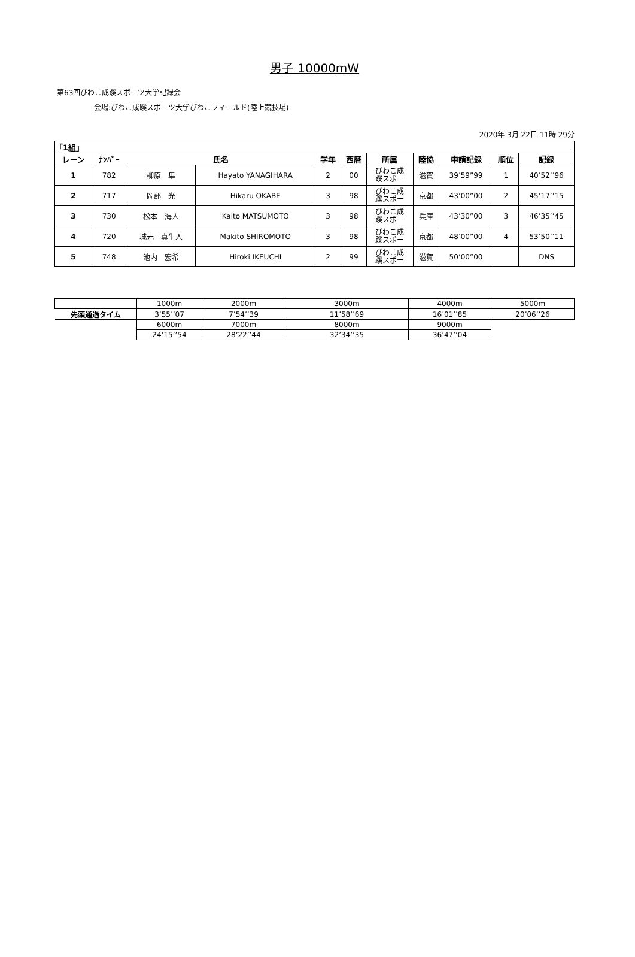男子 10000mW
第63回びわこ成蹊スポーツ大学記録会
会場:びわこ成蹊スポーツ大学びわこフィールド(陸上競技場)
2020年 3月 22日 11時 29分
| 「1組」 | | | | | | | | | | |
| --- | --- | --- | --- | --- | --- | --- | --- | --- | --- | --- |
| レーン | ﾅﾝﾊﾞｰ | 氏名 | | 学年 | 西暦 | 所属 | 陸協 | 申請記録 | 順位 | 記録 |
| 1 | 782 | 柳原 隼 | Hayato YANAGIHARA | 2 | 00 | びわこ成 蹊スポー | 滋賀 | 39’59”99 | 1 | 40’52’’96 |
| 2 | 717 | 岡部 光 | Hikaru OKABE | 3 | 98 | びわこ成 蹊スポー | 京都 | 43’00”00 | 2 | 45’17’’15 |
| 3 | 730 | 松本 海人 | Kaito MATSUMOTO | 3 | 98 | びわこ成 蹊スポー | 兵庫 | 43’30”00 | 3 | 46’35’’45 |
| 4 | 720 | 城元 真生人 | Makito SHIROMOTO | 3 | 98 | びわこ成 蹊スポー | 京都 | 48’00”00 | 4 | 53’50’’11 |
| 5 | 748 | 池内 宏希 | Hiroki IKEUCHI | 2 | 99 | びわこ成 蹊スポー | 滋賀 | 50’00”00 | | DNS |
| | 1000m | 2000m | 3000m | 4000m | 5000m |
| 先頭通過タイム | 3’55’’07 | 7’54’’39 | 11’58’’69 | 16’01’’85 | 20’06’’26 |
| | 6000m | 7000m | 8000m | 9000m | |
| | 24’15’’54 | 28’22’’44 | 32’34’’35 | 36’47’’04 | |